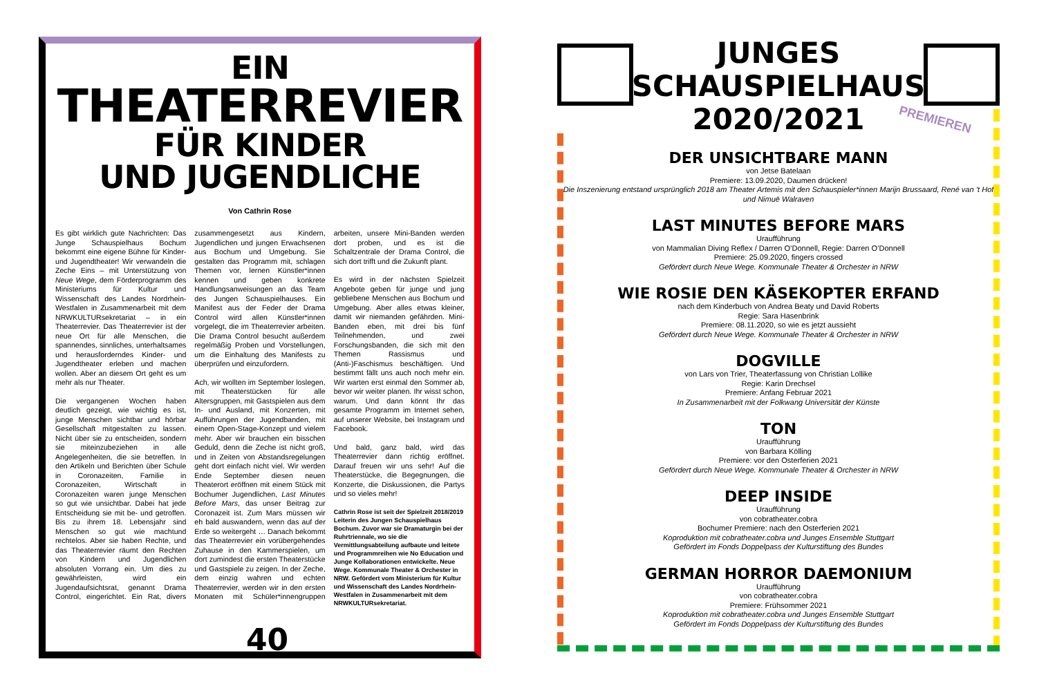EIN
THEATERREVIER
FÜR KINDER
UND JUGENDLICHE
Von Cathrin Rose
Es gibt wirklich gute Nachrichten: Das Junge Schauspielhaus Bochum bekommt eine eigene Bühne für Kinder- und Jugendtheater! Wir verwandeln die Zeche Eins – mit Unterstützung von Neue Wege, dem Förderprogramm des Ministeriums für Kultur und Wissenschaft des Landes Nordrhein-Westfalen in Zusammenarbeit mit dem NRWKULTURsekretariat – in ein Theaterrevier. Das Theaterrevier ist der neue Ort für alle Menschen, die spannendes, sinnliches, unterhaltsames und herausforderndes Kinder- und Jugendtheater erleben und machen wollen. Aber an diesem Ort geht es um mehr als nur Theater.
Die vergangenen Wochen haben deutlich gezeigt, wie wichtig es ist, junge Menschen sichtbar und hörbar Gesellschaft mitgestalten zu lassen. Nicht über sie zu entscheiden, sondern sie miteinzubeziehen in alle Angelegenheiten, die sie betreffen. In den Artikeln und Berichten über Schule in Coronazeiten, Familie in Coronazeiten, Wirtschaft in Coronazeiten waren junge Menschen so gut wie unsichtbar. Dabei hat jede Entscheidung sie mit be- und getroffen. Bis zu ihrem 18. Lebensjahr sind Menschen so gut wie machtund rechtelos. Aber sie haben Rechte, und das Theaterrevier räumt den Rechten von Kindern und Jugendlichen absoluten Vorrang ein. Um dies zu gewährleisten, wird ein Jugendaufsichtsrat, genannt Drama Control, eingerichtet. Ein Rat, divers zusammengesetzt aus Kindern, Jugendlichen und jungen Erwachsenen aus Bochum und Umgebung. Sie gestalten das Programm mit, schlagen Themen vor, lernen Künstler*innen kennen und geben konkrete Handlungsanweisungen an das Team des Jungen Schauspielhauses. Ein Manifest aus der Feder der Drama Control wird allen Künstler*innen vorgelegt, die im Theaterrevier arbeiten. Die Drama Control besucht außerdem regelmäßig Proben und Vorstellungen, um die Einhaltung des Manifests zu überprüfen und einzufordern.
Ach, wir wollten im September loslegen, mit Theaterstücken für alle Altersgruppen, mit Gastspielen aus dem In- und Ausland, mit Konzerten, mit Aufführungen der Jugendbanden, mit einem Open-Stage-Konzept und vielem mehr. Aber wir brauchen ein bisschen Geduld, denn die Zeche ist nicht groß, und in Zeiten von Abstandsregelungen geht dort einfach nicht viel. Wir werden Ende September diesen neuen Theaterort eröffnen mit einem Stück mit Bochumer Jugendlichen, Last Minutes Before Mars, das unser Beitrag zur Coronazeit ist. Zum Mars müssen wir eh bald auswandern, wenn das auf der Erde so weitergeht … Danach bekommt das Theaterrevier ein vorübergehendes Zuhause in den Kammerspielen, um dort zumindest die ersten Theaterstücke und Gastspiele zu zeigen. In der Zeche, dem einzig wahren und echten Theaterrevier, werden wir in den ersten Monaten mit Schüler*innengruppen arbeiten, unsere Mini-Banden werden dort proben, und es ist die Schaltzentrale der Drama Control, die sich dort trifft und die Zukunft plant.
Es wird in der nächsten Spielzeit Angebote geben für junge und jung gebliebene Menschen aus Bochum und Umgebung. Aber alles etwas kleiner, damit wir niemanden gefährden. Mini-Banden eben, mit drei bis fünf Teilnehmenden, und zwei Forschungsbanden, die sich mit den Themen Rassismus und (Anti-)Faschismus beschäftigen. Und bestimmt fällt uns auch noch mehr ein. Wir warten erst einmal den Sommer ab, bevor wir weiter planen. Ihr wisst schon, warum. Und dann könnt Ihr das gesamte Programm im Internet sehen, auf unserer Website, bei Instagram und Facebook.
Und bald, ganz bald, wird das Theaterrevier dann richtig eröffnet. Darauf freuen wir uns sehr! Auf die Theaterstücke, die Begegnungen, die Konzerte, die Diskussionen, die Partys und so vieles mehr!
Cathrin Rose ist seit der Spielzeit 2018/2019 Leiterin des Jungen Schauspielhaus Bochum. Zuvor war sie Dramaturgin bei der Ruhrtriennale, wo sie die Vermittlungsabteilung aufbaute und leitete und Programmreihen wie No Education und Junge Kollaborationen entwickelte. Neue Wege. Kommunale Theater & Orchester in NRW. Gefördert vom Ministerium für Kultur und Wissenschaft des Landes Nordrhein-Westfalen in Zusammenarbeit mit dem NRWKULTURsekretariat.
40
JUNGES
SCHAUSPIELHAUS
2020/2021
PREMIEREN
DER UNSICHTBARE MANN
von Jetse Batelaan
Premiere: 13.09.2020, Daumen drücken!
Die Inszenierung entstand ursprünglich 2018 am Theater Artemis mit den Schauspieler*innen Marijn Brussaard, René van ’t Hof und Nimuë Walraven
LAST MINUTES BEFORE MARS
Uraufführung
von Mammalian Diving Reflex / Darren O’Donnell, Regie: Darren O’Donnell
Premiere: 25.09.2020, fingers crossed
Gefördert durch Neue Wege. Kommunale Theater & Orchester in NRW
WIE ROSIE DEN KÄSEKOPTER ERFAND
nach dem Kinderbuch von Andrea Beaty und David Roberts
Regie: Sara Hasenbrink
Premiere: 08.11.2020, so wie es jetzt aussieht
Gefördert durch Neue Wege. Kommunale Theater & Orchester in NRW
DOGVILLE
von Lars von Trier, Theaterfassung von Christian Lollike
Regie: Karin Drechsel
Premiere: Anfang Februar 2021
In Zusammenarbeit mit der Folkwang Universität der Künste
TON
Uraufführung
von Barbara Kölling
Premiere: vor den Osterferien 2021
Gefördert durch Neue Wege. Kommunale Theater & Orchester in NRW
DEEP INSIDE
Uraufführung
von cobratheater.cobra
Bochumer Premiere: nach den Osterferien 2021
Koproduktion mit cobratheater.cobra und Junges Ensemble Stuttgart
Gefördert im Fonds Doppelpass der Kulturstiftung des Bundes
GERMAN HORROR DAEMONIUM
Uraufführung
von cobratheater.cobra
Premiere: Frühsommer 2021
Koproduktion mit cobratheater.cobra und Junges Ensemble Stuttgart
Gefördert im Fonds Doppelpass der Kulturstiftung des Bundes